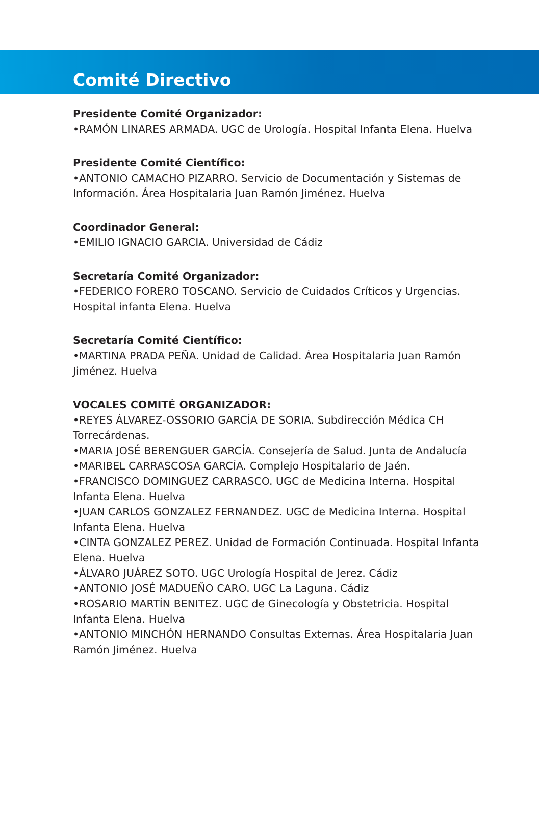Comité Directivo
Presidente Comité Organizador:
•RAMÓN LINARES ARMADA. UGC de Urología. Hospital Infanta Elena. Huelva
Presidente Comité Científico:
•ANTONIO CAMACHO PIZARRO. Servicio de Documentación y Sistemas de Información. Área Hospitalaria Juan Ramón Jiménez. Huelva
Coordinador General:
•EMILIO IGNACIO GARCIA. Universidad de Cádiz
Secretaría Comité Organizador:
•FEDERICO FORERO TOSCANO. Servicio de Cuidados Críticos y Urgencias. Hospital infanta Elena. Huelva
Secretaría Comité Científico:
•MARTINA PRADA PEÑA. Unidad de Calidad. Área Hospitalaria Juan Ramón Jiménez. Huelva
VOCALES COMITÉ ORGANIZADOR:
•REYES ÁLVAREZ-OSSORIO GARCÍA DE SORIA. Subdirección Médica CH Torrecárdenas.
•MARIA JOSÉ BERENGUER GARCÍA. Consejería de Salud. Junta de Andalucía
•MARIBEL CARRASCOSA GARCÍA. Complejo Hospitalario de Jaén.
•FRANCISCO DOMINGUEZ CARRASCO. UGC de Medicina Interna. Hospital Infanta Elena. Huelva
•JUAN CARLOS GONZALEZ FERNANDEZ. UGC de Medicina Interna. Hospital Infanta Elena. Huelva
•CINTA GONZALEZ PEREZ. Unidad de Formación Continuada. Hospital Infanta Elena. Huelva
•ÁLVARO JUÁREZ SOTO. UGC Urología Hospital de Jerez. Cádiz
•ANTONIO JOSÉ MADUEÑO CARO. UGC La Laguna. Cádiz
•ROSARIO MARTÍN BENITEZ. UGC de Ginecología y Obstetricia. Hospital Infanta Elena. Huelva
•ANTONIO MINCHÓN HERNANDO Consultas Externas. Área Hospitalaria Juan Ramón Jiménez. Huelva